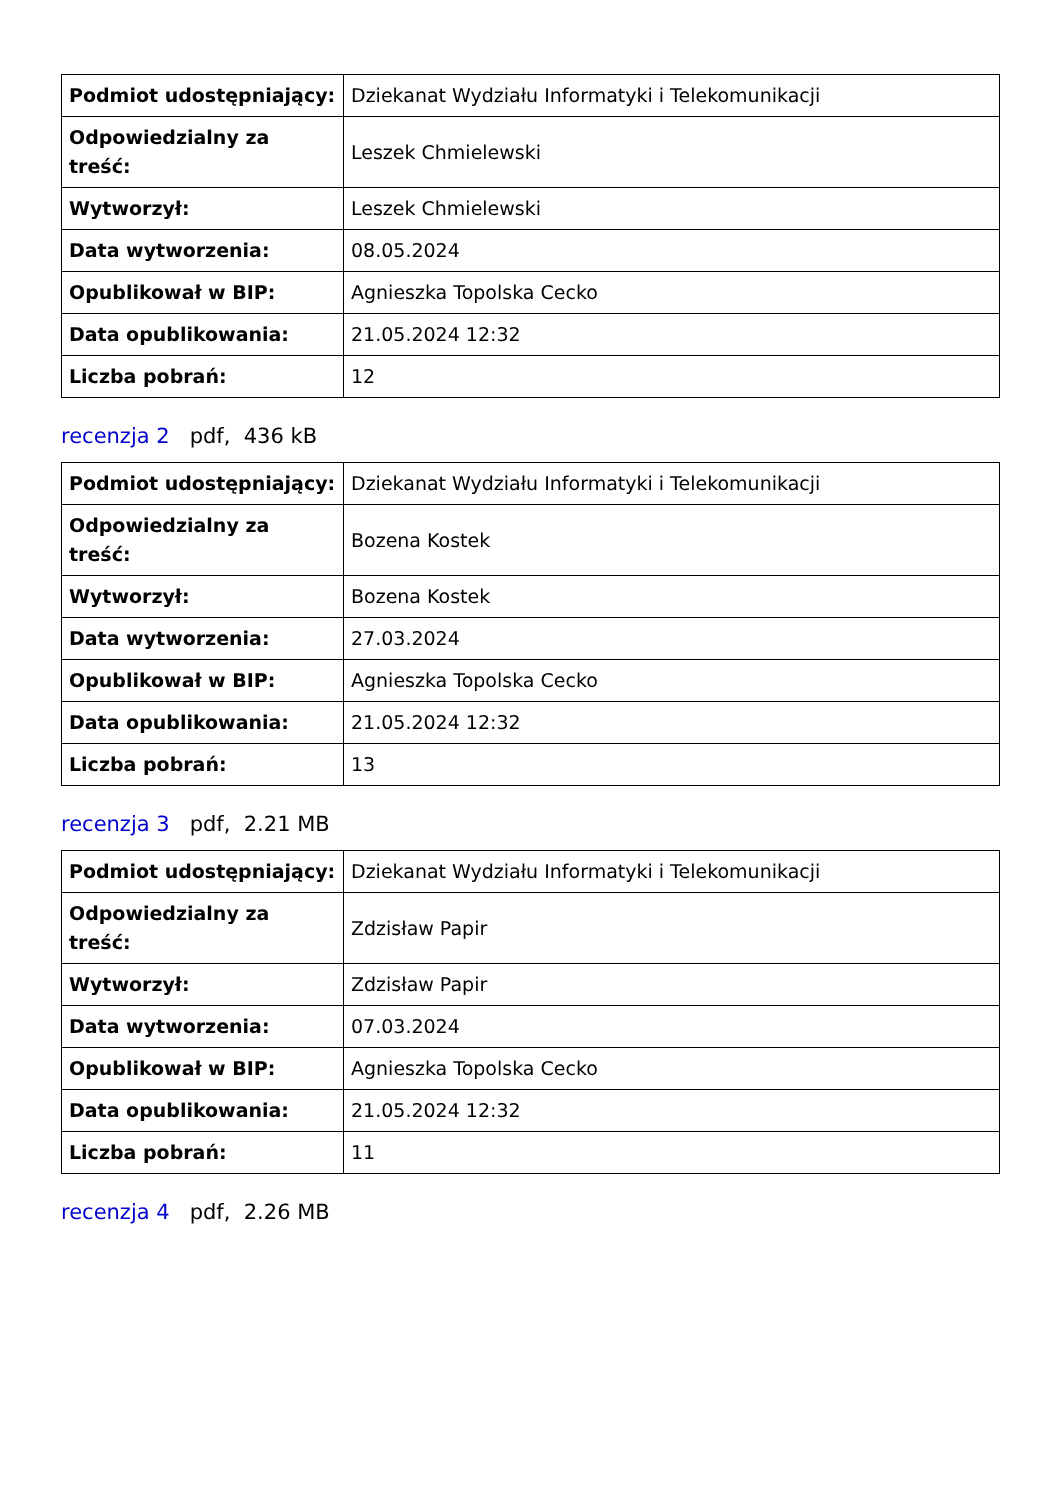| Podmiot udostępniający: | Dziekanat Wydziału Informatyki i Telekomunikacji |
| Odpowiedzialny za treść: | Leszek Chmielewski |
| Wytworzył: | Leszek Chmielewski |
| Data wytworzenia: | 08.05.2024 |
| Opublikował w BIP: | Agnieszka Topolska Cecko |
| Data opublikowania: | 21.05.2024 12:32 |
| Liczba pobrań: | 12 |
recenzja 2 pdf, 436 kB
| Podmiot udostępniający: | Dziekanat Wydziału Informatyki i Telekomunikacji |
| Odpowiedzialny za treść: | Bozena Kostek |
| Wytworzył: | Bozena Kostek |
| Data wytworzenia: | 27.03.2024 |
| Opublikował w BIP: | Agnieszka Topolska Cecko |
| Data opublikowania: | 21.05.2024 12:32 |
| Liczba pobrań: | 13 |
recenzja 3 pdf, 2.21 MB
| Podmiot udostępniający: | Dziekanat Wydziału Informatyki i Telekomunikacji |
| Odpowiedzialny za treść: | Zdzisław Papir |
| Wytworzył: | Zdzisław Papir |
| Data wytworzenia: | 07.03.2024 |
| Opublikował w BIP: | Agnieszka Topolska Cecko |
| Data opublikowania: | 21.05.2024 12:32 |
| Liczba pobrań: | 11 |
recenzja 4 pdf, 2.26 MB